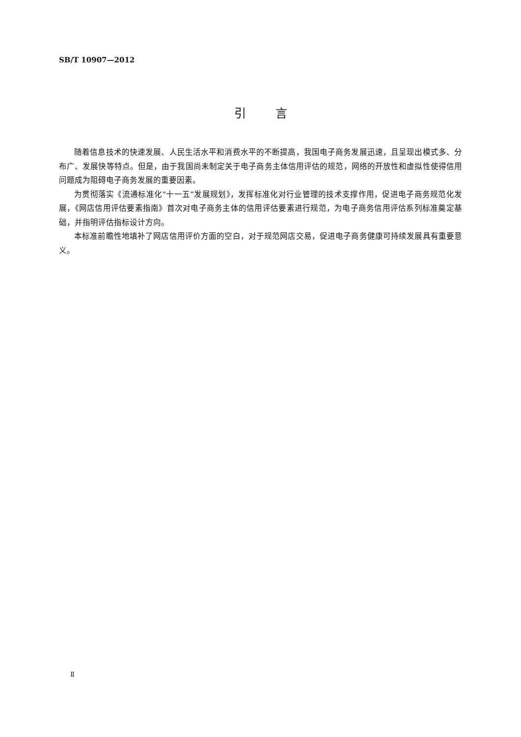SB/T 10907—2012
引言
随着信息技术的快速发展、人民生活水平和消费水平的不断提高，我国电子商务发展迅速，且呈现出模式多、分布广、发展快等特点。但是，由于我国尚未制定关于电子商务主体信用评估的规范，网络的开放性和虚拟性使得信用问题成为阻碍电子商务发展的重要因素。
为贯彻落实《流通标准化“十一五”发展规划》，发挥标准化对行业管理的技术支撑作用，促进电子商务规范化发展，《网店信用评估要素指南》首次对电子商务主体的信用评估要素进行规范，为电子商务信用评估系列标准奠定基础，并指明评估指标设计方向。
本标准前瞻性地填补了网店信用评价方面的空白，对于规范网店交易，促进电子商务健康可持续发展具有重要意义。
Ⅱ